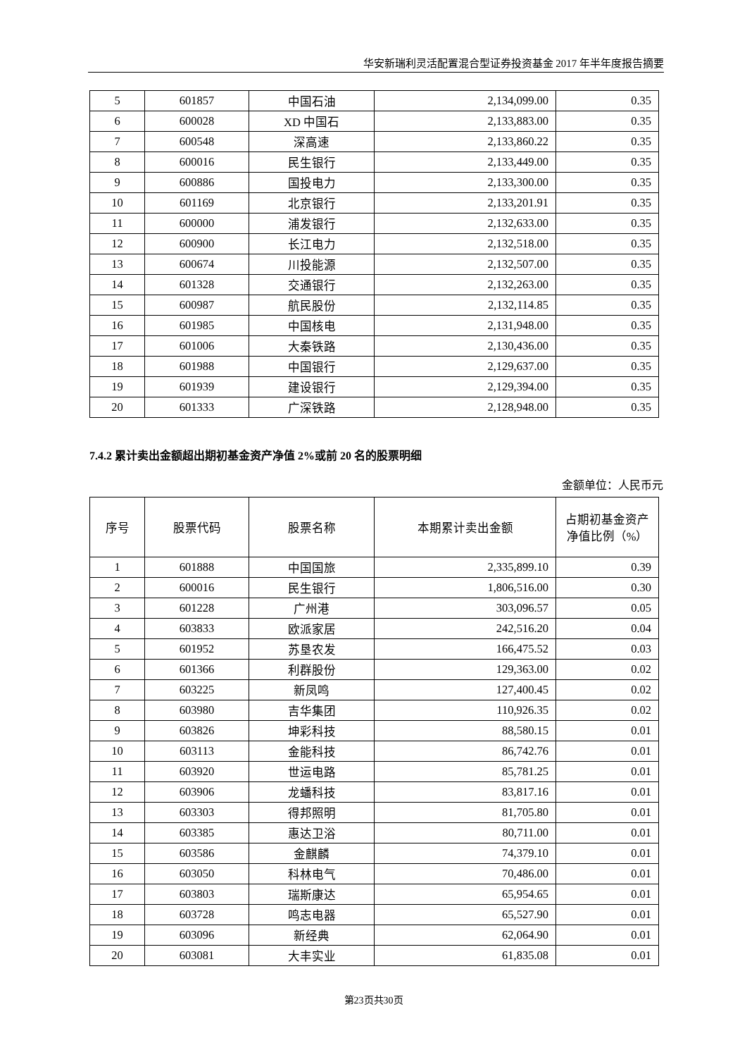华安新瑞利灵活配置混合型证券投资基金 2017 年半年度报告摘要
| 5 | 601857 | 中国石油 | 2,134,099.00 | 0.35 |
| 6 | 600028 | XD 中国石 | 2,133,883.00 | 0.35 |
| 7 | 600548 | 深高速 | 2,133,860.22 | 0.35 |
| 8 | 600016 | 民生银行 | 2,133,449.00 | 0.35 |
| 9 | 600886 | 国投电力 | 2,133,300.00 | 0.35 |
| 10 | 601169 | 北京银行 | 2,133,201.91 | 0.35 |
| 11 | 600000 | 浦发银行 | 2,132,633.00 | 0.35 |
| 12 | 600900 | 长江电力 | 2,132,518.00 | 0.35 |
| 13 | 600674 | 川投能源 | 2,132,507.00 | 0.35 |
| 14 | 601328 | 交通银行 | 2,132,263.00 | 0.35 |
| 15 | 600987 | 航民股份 | 2,132,114.85 | 0.35 |
| 16 | 601985 | 中国核电 | 2,131,948.00 | 0.35 |
| 17 | 601006 | 大秦铁路 | 2,130,436.00 | 0.35 |
| 18 | 601988 | 中国银行 | 2,129,637.00 | 0.35 |
| 19 | 601939 | 建设银行 | 2,129,394.00 | 0.35 |
| 20 | 601333 | 广深铁路 | 2,128,948.00 | 0.35 |
7.4.2 累计卖出金额超出期初基金资产净值 2%或前 20 名的股票明细
金额单位：人民币元
| 序号 | 股票代码 | 股票名称 | 本期累计卖出金额 | 占期初基金资产净值比例（%） |
| --- | --- | --- | --- | --- |
| 1 | 601888 | 中国国旅 | 2,335,899.10 | 0.39 |
| 2 | 600016 | 民生银行 | 1,806,516.00 | 0.30 |
| 3 | 601228 | 广州港 | 303,096.57 | 0.05 |
| 4 | 603833 | 欧派家居 | 242,516.20 | 0.04 |
| 5 | 601952 | 苏垦农发 | 166,475.52 | 0.03 |
| 6 | 601366 | 利群股份 | 129,363.00 | 0.02 |
| 7 | 603225 | 新凤鸣 | 127,400.45 | 0.02 |
| 8 | 603980 | 吉华集团 | 110,926.35 | 0.02 |
| 9 | 603826 | 坤彩科技 | 88,580.15 | 0.01 |
| 10 | 603113 | 金能科技 | 86,742.76 | 0.01 |
| 11 | 603920 | 世运电路 | 85,781.25 | 0.01 |
| 12 | 603906 | 龙蟠科技 | 83,817.16 | 0.01 |
| 13 | 603303 | 得邦照明 | 81,705.80 | 0.01 |
| 14 | 603385 | 惠达卫浴 | 80,711.00 | 0.01 |
| 15 | 603586 | 金麒麟 | 74,379.10 | 0.01 |
| 16 | 603050 | 科林电气 | 70,486.00 | 0.01 |
| 17 | 603803 | 瑞斯康达 | 65,954.65 | 0.01 |
| 18 | 603728 | 鸣志电器 | 65,527.90 | 0.01 |
| 19 | 603096 | 新经典 | 62,064.90 | 0.01 |
| 20 | 603081 | 大丰实业 | 61,835.08 | 0.01 |
第23页共30页